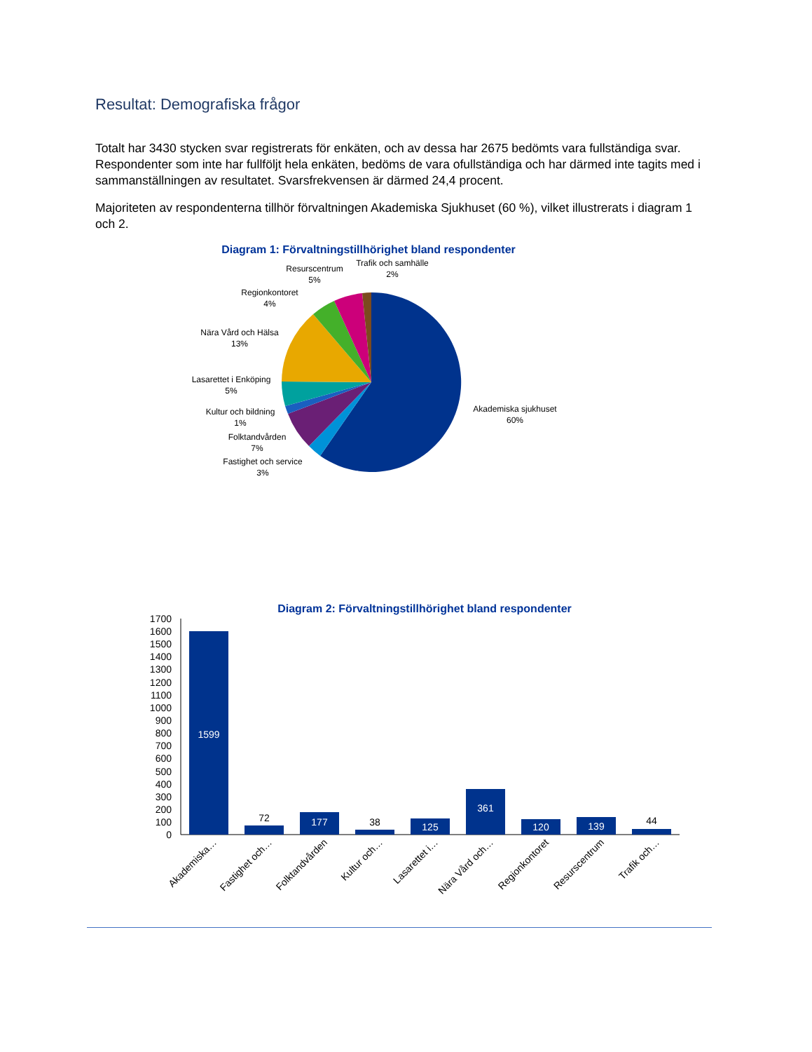Resultat: Demografiska frågor
Totalt har 3430 stycken svar registrerats för enkäten, och av dessa har 2675 bedömts vara fullständiga svar. Respondenter som inte har fullföljt hela enkäten, bedöms de vara ofullständiga och har därmed inte tagits med i sammanställningen av resultatet. Svarsfrekvensen är därmed 24,4 procent.
Majoriteten av respondenterna tillhör förvaltningen Akademiska Sjukhuset (60 %), vilket illustrerats i diagram 1 och 2.
Diagram 1: Förvaltningstillhörighet bland respondenter
Akademiska sjukhuset
60%
Fastighet och service
3%
Folktandvården
7%
Kultur och bildning
1%
Lasarettet i Enköping
5%
Nära Vård och Hälsa
13%
Regionkontoret
4%
Resurscentrum
5%
Trafik och samhälle
2%
Diagram 2: Förvaltningstillhörighet bland respondenter
0
100
200
300
400
500
600
700
800
900
1000
1100
1200
1300
1400
1500
1600
1700
1599
72
177
38
125
361
120
139
44
Akademiska…
Fastighet och…
Folktandvården
Kultur och…
Lasarettet i…
Nära Vård och…
Regionkontoret
Resurscentrum
Trafik och…